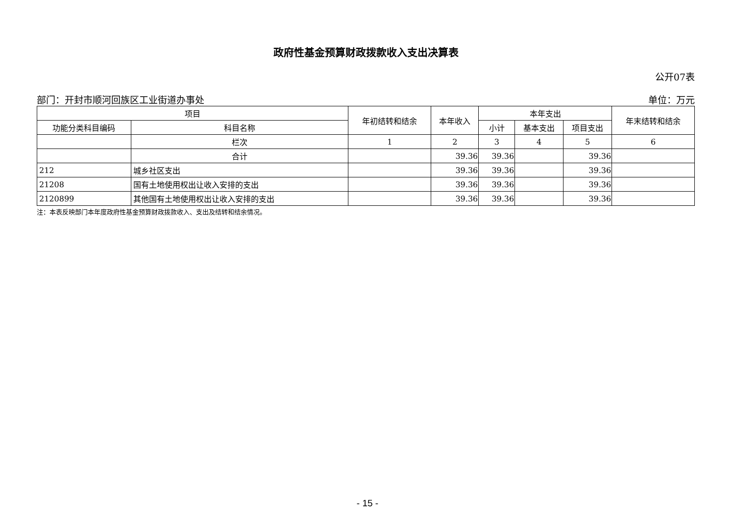政府性基金预算财政拨款收入支出决算表
公开07表
部门：开封市顺河回族区工业街道办事处 单位：万元
| 项目 | | 年初结转和结余 | 本年收入 | 本年支出 | | | 年末结转和结余 |
| --- | --- | --- | --- | --- | --- | --- | --- |
| 功能分类科目编码 | 科目名称 | | | 小计 | 基本支出 | 项目支出 | |
| | 栏次 | 1 | 2 | 3 | 4 | 5 | 6 |
| | 合计 | | 39.36 | 39.36 | | 39.36 | |
| 212 | 城乡社区支出 | | 39.36 | 39.36 | | 39.36 | |
| 21208 | 国有土地使用权出让收入安排的支出 | | 39.36 | 39.36 | | 39.36 | |
| 2120899 | 其他国有土地使用权出让收入安排的支出 | | 39.36 | 39.36 | | 39.36 | |
注：本表反映部门本年度政府性基金预算财政拨款收入、支出及结转和结余情况。
- 15 -